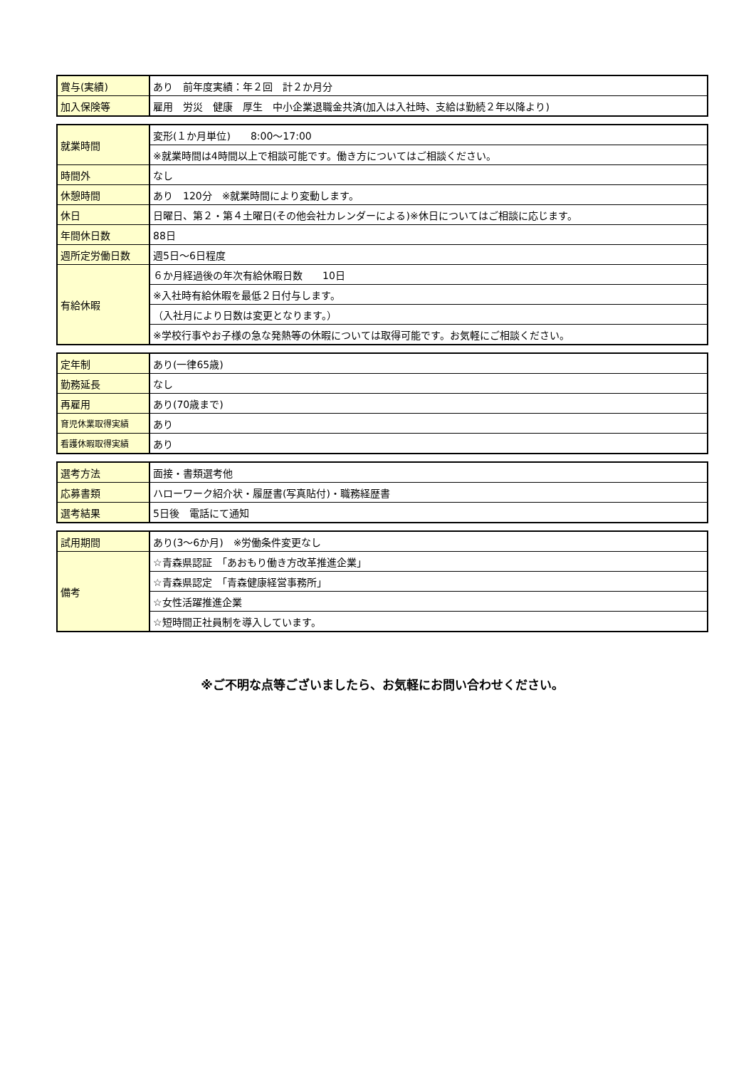| 賞与(実績) | あり 前年度実績：年２回 計２か月分 |
| 加入保険等 | 雇用 労災 健康 厚生 中小企業退職金共済(加入は入社時、支給は勤続２年以降より) |
| 就業時間 | 変形(１か月単位) 8:00～17:00 |
| | ※就業時間は4時間以上で相談可能です。働き方についてはご相談ください。 |
| 時間外 | なし |
| 休憩時間 | あり 120分 ※就業時間により変動します。 |
| 休日 | 日曜日、第２・第４土曜日(その他会社カレンダーによる)※休日についてはご相談に応じます。 |
| 年間休日数 | 88日 |
| 週所定労働日数 | 週5日～6日程度 |
| 有給休暇 | ６か月経過後の年次有給休暇日数 10日 |
| | ※入社時有給休暇を最低２日付与します。 |
| | （入社月により日数は変更となります。） |
| | ※学校行事やお子様の急な発熱等の休暇については取得可能です。お気軽にご相談ください。 |
| 定年制 | あり(一律65歳) |
| 勤務延長 | なし |
| 再雇用 | あり(70歳まで) |
| 育児休業取得実績 | あり |
| 看護休暇取得実績 | あり |
| 選考方法 | 面接・書類選考他 |
| 応募書類 | ハローワーク紹介状・履歴書(写真貼付)・職務経歴書 |
| 選考結果 | 5日後 電話にて通知 |
| 試用期間 | あり(3～6か月) ※労働条件変更なし |
| 備考 | ☆青森県認証 「あおもり働き方改革推進企業」 |
| | ☆青森県認定 「青森健康経営事務所」 |
| | ☆女性活躍推進企業 |
| | ☆短時間正社員制を導入しています。 |
※ご不明な点等ございましたら、お気軽にお問い合わせください。